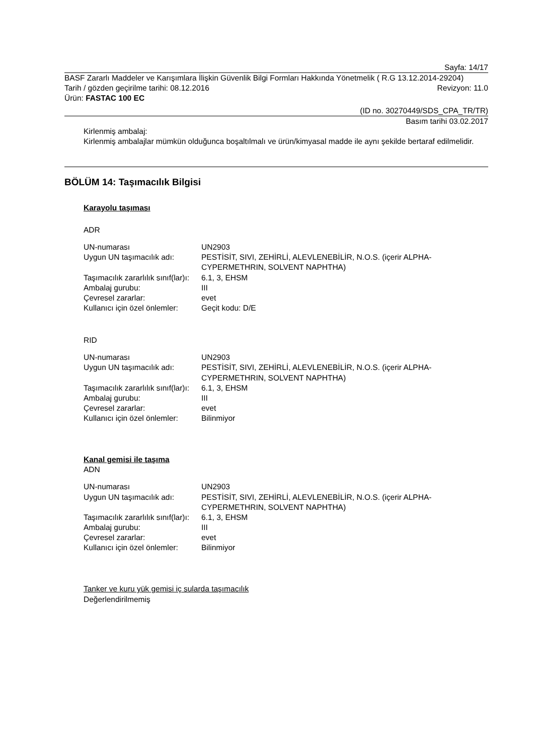Sayfa: 14/17
BASF Zararlı Maddeler ve Karışımlara İlişkin Güvenlik Bilgi Formları Hakkında Yönetmelik ( R.G 13.12.2014-29204)
Tarih / gözden geçirilme tarihi: 08.12.2016 Revizyon: 11.0
Ürün: FASTAC 100 EC
(ID no. 30270449/SDS_CPA_TR/TR)
Basım tarihi 03.02.2017
Kirlenmiş ambalaj:
Kirlenmiş ambalajlar mümkün olduğunca boşaltılmalı ve ürün/kimyasal madde ile aynı şekilde bertaraf edilmelidir.
BÖLÜM 14: Taşımacılık Bilgisi
Karayolu taşıması
ADR
| UN-numarası | UN2903 |
| Uygun UN taşımacılık adı: | PESTİSİT, SIVI, ZEHİRLİ, ALEVLENEBİLİR, N.O.S. (içerir ALPHA-CYPERMETHRIN, SOLVENT NAPHTHA) |
| Taşımacılık zararlılık sınıf(lar)ı: | 6.1, 3, EHSM |
| Ambalaj gurubu: | III |
| Çevresel zararlar: | evet |
| Kullanıcı için özel önlemler: | Geçit kodu: D/E |
RID
| UN-numarası | UN2903 |
| Uygun UN taşımacılık adı: | PESTİSİT, SIVI, ZEHİRLİ, ALEVLENEBİLİR, N.O.S. (içerir ALPHA-CYPERMETHRIN, SOLVENT NAPHTHA) |
| Taşımacılık zararlılık sınıf(lar)ı: | 6.1, 3, EHSM |
| Ambalaj gurubu: | III |
| Çevresel zararlar: | evet |
| Kullanıcı için özel önlemler: | Bilinmiyor |
Kanal gemisi ile taşıma
ADN
| UN-numarası | UN2903 |
| Uygun UN taşımacılık adı: | PESTİSİT, SIVI, ZEHİRLİ, ALEVLENEBİLİR, N.O.S. (içerir ALPHA-CYPERMETHRIN, SOLVENT NAPHTHA) |
| Taşımacılık zararlılık sınıf(lar)ı: | 6.1, 3, EHSM |
| Ambalaj gurubu: | III |
| Çevresel zararlar: | evet |
| Kullanıcı için özel önlemler: | Bilinmiyor |
Tanker ve kuru yük gemisi iç sularda taşımacılık
Değerlendirilmemiş